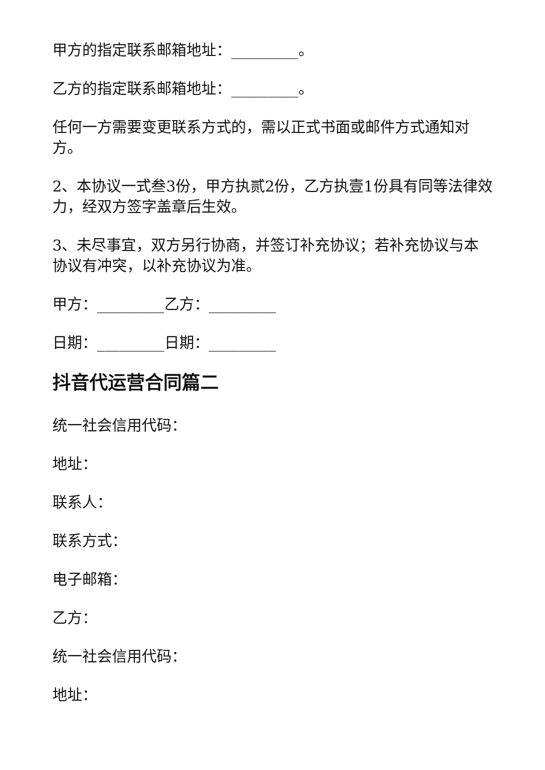甲方的指定联系邮箱地址：_________。
乙方的指定联系邮箱地址：_________。
任何一方需要变更联系方式的，需以正式书面或邮件方式通知对方。
2、本协议一式叁3份，甲方执贰2份，乙方执壹1份具有同等法律效力，经双方签字盖章后生效。
3、未尽事宜，双方另行协商，并签订补充协议；若补充协议与本协议有冲突，以补充协议为准。
甲方：_________乙方：_________
日期：_________日期：_________
抖音代运营合同篇二
统一社会信用代码：
地址：
联系人：
联系方式：
电子邮箱：
乙方：
统一社会信用代码：
地址：